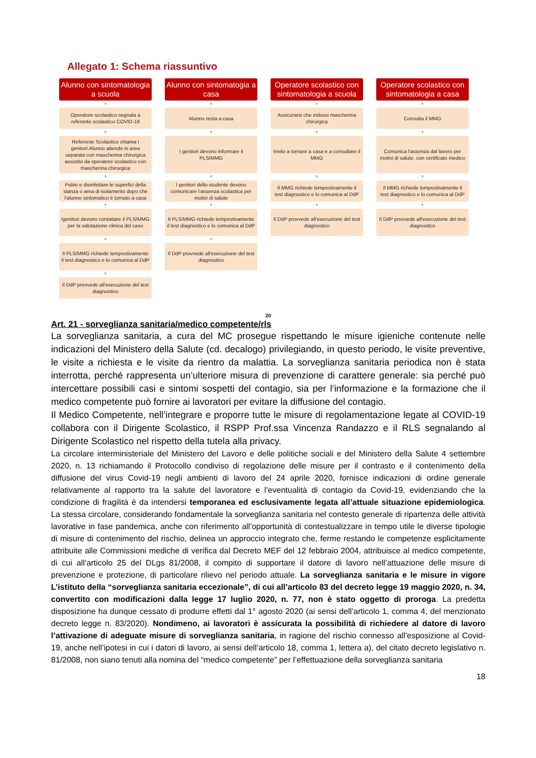Allegato 1: Schema riassuntivo
Alunno con sintomatologia a scuola
▼
Operatore scolastico segnala a referente scolastico COVID-19
▼
Referente Scolastico chiama i genitori.Alunno attende in area separata con mascherina chirurgica assistito da operatore scolastico con mascherina chirurgica
▼
Pulire e disinfettare le superfici della stanza o area di isolamento dopo che l'alunno sintomatico è tornato a casa
▼
Igenitori devono contattare il PLS/MMG per la valutazione clinica del caso
▼
Il PLS/MMG richiede tempestivamente il test diagnostico e lo comunica al DdP
▼
Il DdP provvede all'esecuzione del test diagnostico
Alunno con sintomatogia a casa
▼
Alunno resta a casa
▼
I genitori devono informare il PLS/MMG
▼
I genitori dello studente devono comunicare l'assenza scolastica per motivi di salute
▼
Il PLS/MMG richiede tempestivamente il test diagnostico e lo comunica al DdP
▼
Il DdP provvede all'esecuzione del test diagnostico
Operatore scolastico con sintomatologia a scuola
▼
Assicurarsi che indossi mascherina chirurgica
▼
Invito a tornare a casa e a consultare il MMG
▼
Il MMG richiede tempestivamente il test diagnostico e lo comunica al DdP
▼
Il DdP provvede all'esecuzione del test diagnostico
Operatore scolastico con sintomatologia a casa
▼
Consulta il MMG
▼
Comunica l'assenza dal lavoro per motivi di salute, con certificato medico
▼
Il MMG richiede tempestivamente il test diagnostico e lo comunica al DdP
▼
Il DdP provvede all'esecuzione del test diagnostico
20
Art. 21 - sorveglianza sanitaria/medico competente/rls
La sorveglianza sanitaria, a cura del MC prosegue rispettando le misure igieniche contenute nelle indicazioni del Ministero della Salute (cd. decalogo) privilegiando, in questo periodo, le visite preventive, le visite a richiesta e le visite da rientro da malattia. La sorveglianza sanitaria periodica non è stata interrotta, perché rappresenta un’ulteriore misura di prevenzione di carattere generale: sia perché può intercettare possibili casi e sintomi sospetti del contagio, sia per l’informazione e la formazione che il medico competente può fornire ai lavoratori per evitare la diffusione del contagio.
Il Medico Competente, nell’integrare e proporre tutte le misure di regolamentazione legate al COVID-19 collabora con il Dirigente Scolastico, il RSPP Prof.ssa Vincenza Randazzo e il RLS segnalando al Dirigente Scolastico nel rispetto della tutela alla privacy.
La circolare interministeriale del Ministero del Lavoro e delle politiche sociali e del Ministero della Salute 4 settembre 2020, n. 13 richiamando il Protocollo condiviso di regolazione delle misure per il contrasto e il contenimento della diffusione del virus Covid-19 negli ambienti di lavoro del 24 aprile 2020, fornisce indicazioni di ordine generale relativamente al rapporto tra la salute del lavoratore e l’eventualità di contagio da Covid-19, evidenziando che la condizione di fragilità è da intendersi temporanea ed esclusivamente legata all’attuale situazione epidemiologica. La stessa circolare, considerando fondamentale la sorveglianza sanitaria nel contesto generale di ripartenza delle attività lavorative in fase pandemica, anche con riferimento all’opportunità di contestualizzare in tempo utile le diverse tipologie di misure di contenimento del rischio, delinea un approccio integrato che, ferme restando le competenze esplicitamente attribuite alle Commissioni mediche di verifica dal Decreto MEF del 12 febbraio 2004, attribuisce al medico competente, di cui all’articolo 25 del DLgs 81/2008, il compito di supportare il datore di lavoro nell’attuazione delle misure di prevenzione e protezione, di particolare rilievo nel periodo attuale. La sorveglianza sanitaria e le misure in vigore L’istituto della “sorveglianza sanitaria eccezionale”, di cui all’articolo 83 del decreto legge 19 maggio 2020, n. 34, convertito con modificazioni dalla legge 17 luglio 2020, n. 77, non è stato oggetto di proroga. La predetta disposizione ha dunque cessato di produrre effetti dal 1° agosto 2020 (ai sensi dell’articolo 1, comma 4, del menzionato decreto legge n. 83/2020). Nondimeno, ai lavoratori è assicurata la possibilità di richiedere al datore di lavoro l’attivazione di adeguate misure di sorveglianza sanitaria, in ragione del rischio connesso all’esposizione al Covid-19, anche nell’ipotesi in cui i datori di lavoro, ai sensi dell’articolo 18, comma 1, lettera a), del citato decreto legislativo n. 81/2008, non siano tenuti alla nomina del “medico competente” per l’effettuazione della sorveglianza sanitaria
18